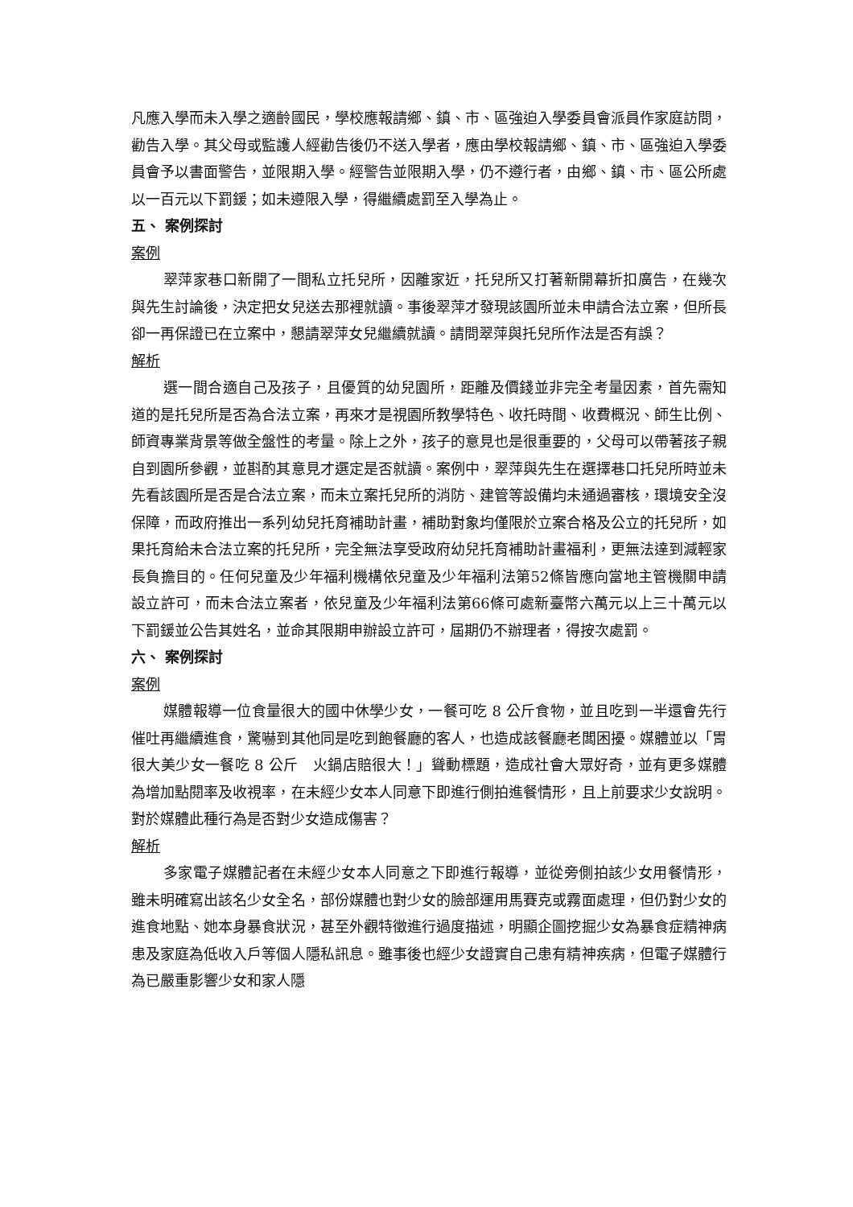凡應入學而未入學之適齡國民，學校應報請鄉、鎮、市、區強迫入學委員會派員作家庭訪問，勸告入學。其父母或監護人經勸告後仍不送入學者，應由學校報請鄉、鎮、市、區強迫入學委員會予以書面警告，並限期入學。經警告並限期入學，仍不遵行者，由鄉、鎮、市、區公所處以一百元以下罰鍰；如未遵限入學，得繼續處罰至入學為止。
五、 案例探討
案例
翠萍家巷口新開了一間私立托兒所，因離家近，托兒所又打著新開幕折扣廣告，在幾次與先生討論後，決定把女兒送去那裡就讀。事後翠萍才發現該園所並未申請合法立案，但所長卻一再保證已在立案中，懇請翠萍女兒繼續就讀。請問翠萍與托兒所作法是否有誤？
解析
選一間合適自己及孩子，且優質的幼兒園所，距離及價錢並非完全考量因素，首先需知道的是托兒所是否為合法立案，再來才是視園所教學特色、收托時間、收費概況、師生比例、師資專業背景等做全盤性的考量。除上之外，孩子的意見也是很重要的，父母可以帶著孩子親自到園所參觀，並斟酌其意見才選定是否就讀。案例中，翠萍與先生在選擇巷口托兒所時並未先看該園所是否是合法立案，而未立案托兒所的消防、建管等設備均未通過審核，環境安全沒保障，而政府推出一系列幼兒托育補助計畫，補助對象均僅限於立案合格及公立的托兒所，如果托育給未合法立案的托兒所，完全無法享受政府幼兒托育補助計畫福利，更無法達到減輕家長負擔目的。任何兒童及少年福利機構依兒童及少年福利法第52條皆應向當地主管機關申請設立許可，而未合法立案者，依兒童及少年福利法第66條可處新臺幣六萬元以上三十萬元以下罰鍰並公告其姓名，並命其限期申辦設立許可，屆期仍不辦理者，得按次處罰。
六、 案例探討
案例
媒體報導一位食量很大的國中休學少女，一餐可吃 8 公斤食物，並且吃到一半還會先行催吐再繼續進食，驚嚇到其他同是吃到飽餐廳的客人，也造成該餐廳老闆困擾。媒體並以「胃很大美少女一餐吃 8 公斤　火鍋店賠很大！」聳動標題，造成社會大眾好奇，並有更多媒體為增加點閱率及收視率，在未經少女本人同意下即進行側拍進餐情形，且上前要求少女說明。對於媒體此種行為是否對少女造成傷害？
解析
多家電子媒體記者在未經少女本人同意之下即進行報導，並從旁側拍該少女用餐情形，雖未明確寫出該名少女全名，部份媒體也對少女的臉部運用馬賽克或霧面處理，但仍對少女的進食地點、她本身暴食狀況，甚至外觀特徵進行過度描述，明顯企圖挖掘少女為暴食症精神病患及家庭為低收入戶等個人隱私訊息。雖事後也經少女證實自己患有精神疾病，但電子媒體行為已嚴重影響少女和家人隱